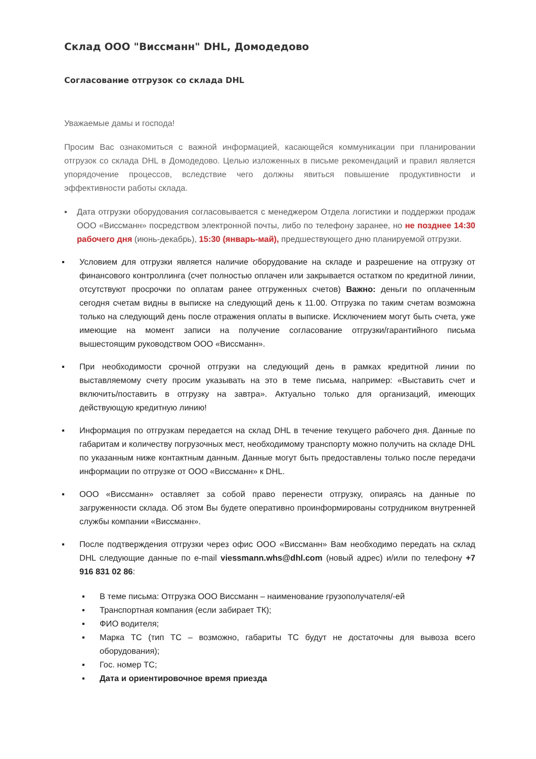Склад ООО "Виссманн" DHL, Домодедово
Согласование отгрузок со склада DHL
Уважаемые дамы и господа!
Просим Вас ознакомиться с важной информацией, касающейся коммуникации при планировании отгрузок со склада DHL в Домодедово. Целью изложенных в письме рекомендаций и правил является упорядочение процессов, вследствие чего должны явиться повышение продуктивности и эффективности работы склада.
▪ Дата отгрузки оборудования согласовывается с менеджером Отдела логистики и поддержки продаж ООО «Виссманн» посредством электронной почты, либо по телефону заранее, но не позднее 14:30 рабочего дня (июнь-декабрь), 15:30 (январь-май), предшествующего дню планируемой отгрузки.
▪ Условием для отгрузки является наличие оборудование на складе и разрешение на отгрузку от финансового контроллинга (счет полностью оплачен или закрывается остатком по кредитной линии, отсутствуют просрочки по оплатам ранее отгруженных счетов) Важно: деньги по оплаченным сегодня счетам видны в выписке на следующий день к 11.00. Отгрузка по таким счетам возможна только на следующий день после отражения оплаты в выписке. Исключением могут быть счета, уже имеющие на момент записи на получение согласование отгрузки/гарантийного письма вышестоящим руководством ООО «Виссманн».
▪ При необходимости срочной отгрузки на следующий день в рамках кредитной линии по выставляемому счету просим указывать на это в теме письма, например: «Выставить счет и включить/поставить в отгрузку на завтра». Актуально только для организаций, имеющих действующую кредитную линию!
▪ Информация по отгрузкам передается на склад DHL в течение текущего рабочего дня. Данные по габаритам и количеству погрузочных мест, необходимому транспорту можно получить на складе DHL по указанным ниже контактным данным. Данные могут быть предоставлены только после передачи информации по отгрузке от ООО «Виссманн» к DHL.
▪ ООО «Виссманн» оставляет за собой право перенести отгрузку, опираясь на данные по загруженности склада. Об этом Вы будете оперативно проинформированы сотрудником внутренней службы компании «Виссманн».
▪ После подтверждения отгрузки через офис ООО «Виссманн» Вам необходимо передать на склад DHL следующие данные по e-mail viessmann.whs@dhl.com (новый адрес) и/или по телефону +7 916 831 02 86:
▪ В теме письма: Отгрузка ООО Виссманн – наименование грузополучателя/-ей
▪ Транспортная компания (если забирает ТК);
▪ ФИО водителя;
▪ Марка ТС (тип ТС – возможно, габариты ТС будут не достаточны для вывоза всего оборудования);
▪ Гос. номер ТС;
▪ Дата и ориентировочное время приезда